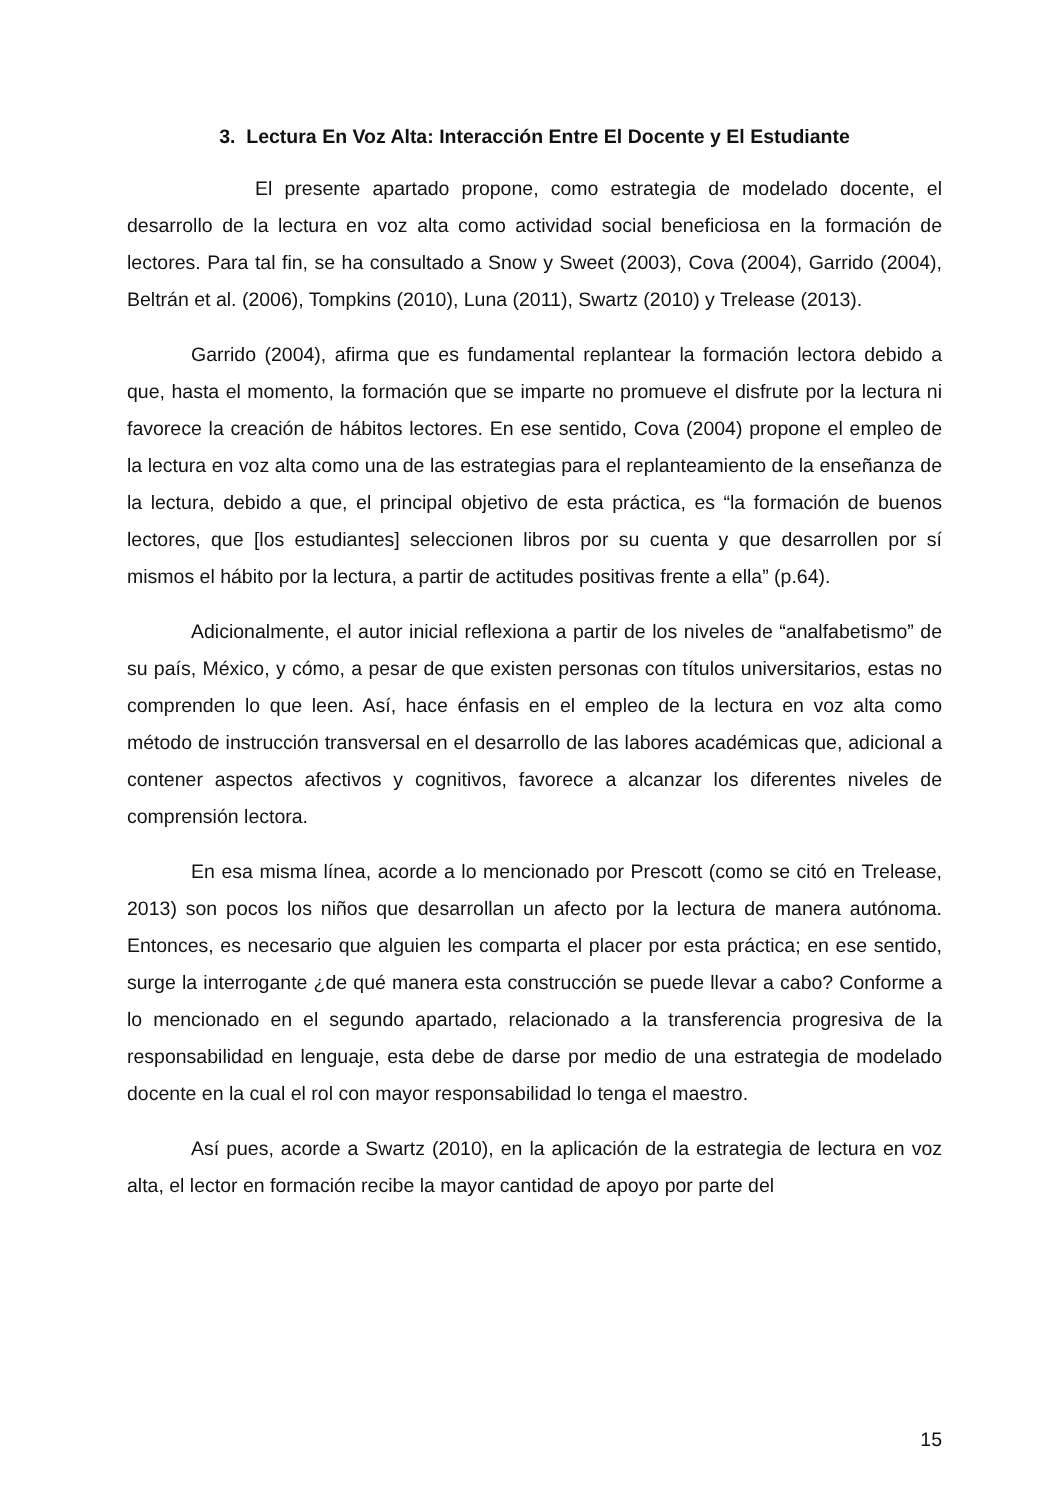3. Lectura En Voz Alta: Interacción Entre El Docente y El Estudiante
El presente apartado propone, como estrategia de modelado docente, el desarrollo de la lectura en voz alta como actividad social beneficiosa en la formación de lectores. Para tal fin, se ha consultado a Snow y Sweet (2003), Cova (2004), Garrido (2004), Beltrán et al. (2006), Tompkins (2010), Luna (2011), Swartz (2010) y Trelease (2013).
Garrido (2004), afirma que es fundamental replantear la formación lectora debido a que, hasta el momento, la formación que se imparte no promueve el disfrute por la lectura ni favorece la creación de hábitos lectores. En ese sentido, Cova (2004) propone el empleo de la lectura en voz alta como una de las estrategias para el replanteamiento de la enseñanza de la lectura, debido a que, el principal objetivo de esta práctica, es “la formación de buenos lectores, que [los estudiantes] seleccionen libros por su cuenta y que desarrollen por sí mismos el hábito por la lectura, a partir de actitudes positivas frente a ella” (p.64).
Adicionalmente, el autor inicial reflexiona a partir de los niveles de “analfabetismo” de su país, México, y cómo, a pesar de que existen personas con títulos universitarios, estas no comprenden lo que leen. Así, hace énfasis en el empleo de la lectura en voz alta como método de instrucción transversal en el desarrollo de las labores académicas que, adicional a contener aspectos afectivos y cognitivos, favorece a alcanzar los diferentes niveles de comprensión lectora.
En esa misma línea, acorde a lo mencionado por Prescott (como se citó en Trelease, 2013) son pocos los niños que desarrollan un afecto por la lectura de manera autónoma. Entonces, es necesario que alguien les comparta el placer por esta práctica; en ese sentido, surge la interrogante ¿de qué manera esta construcción se puede llevar a cabo? Conforme a lo mencionado en el segundo apartado, relacionado a la transferencia progresiva de la responsabilidad en lenguaje, esta debe de darse por medio de una estrategia de modelado docente en la cual el rol con mayor responsabilidad lo tenga el maestro.
Así pues, acorde a Swartz (2010), en la aplicación de la estrategia de lectura en voz alta, el lector en formación recibe la mayor cantidad de apoyo por parte del
15